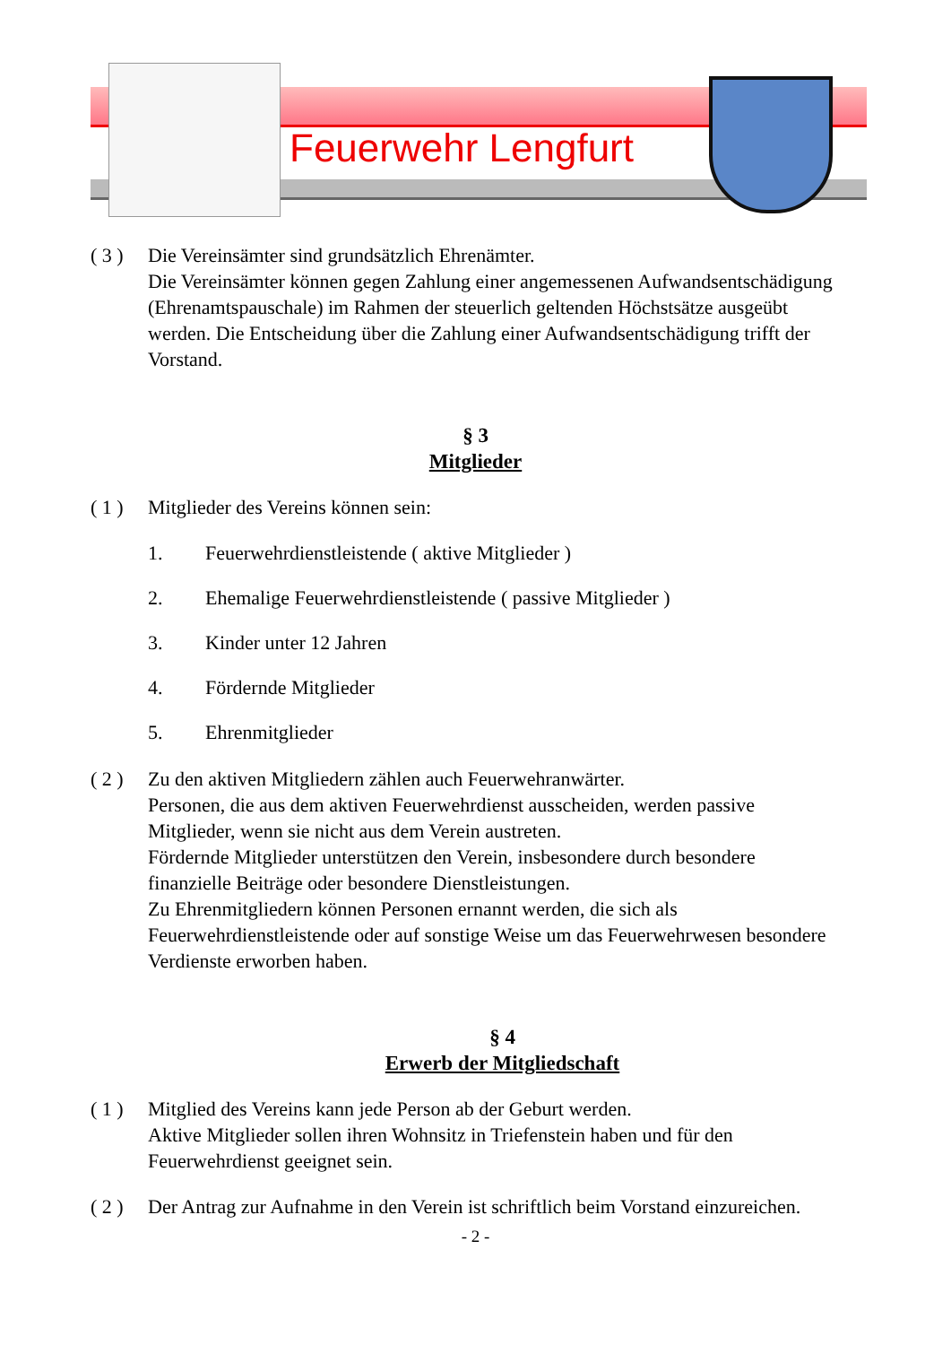Feuerwehr Lengfurt
( 3 )
Die Vereinsämter sind grundsätzlich Ehrenämter.
Die Vereinsämter können gegen Zahlung einer angemessenen Aufwandsentschädigung (Ehrenamtspauschale) im Rahmen der steuerlich geltenden Höchstsätze ausgeübt werden. Die Entscheidung über die Zahlung einer Aufwandsentschädigung trifft der Vorstand.
§ 3
Mitglieder
( 1 )
Mitglieder des Vereins können sein:
1. Feuerwehrdienstleistende ( aktive Mitglieder )
2. Ehemalige Feuerwehrdienstleistende ( passive Mitglieder )
3. Kinder unter 12 Jahren
4. Fördernde Mitglieder
5. Ehrenmitglieder
( 2 )
Zu den aktiven Mitgliedern zählen auch Feuerwehranwärter.
Personen, die aus dem aktiven Feuerwehrdienst ausscheiden, werden passive Mitglieder, wenn sie nicht aus dem Verein austreten.
Fördernde Mitglieder unterstützen den Verein, insbesondere durch besondere finanzielle Beiträge oder besondere Dienstleistungen.
Zu Ehrenmitgliedern können Personen ernannt werden, die sich als Feuerwehrdienstleistende oder auf sonstige Weise um das Feuerwehrwesen besondere Verdienste erworben haben.
§ 4
Erwerb der Mitgliedschaft
( 1 )
Mitglied des Vereins kann jede Person ab der Geburt werden.
Aktive Mitglieder sollen ihren Wohnsitz in Triefenstein haben und für den Feuerwehrdienst geeignet sein.
( 2 )
Der Antrag zur Aufnahme in den Verein ist schriftlich beim Vorstand einzureichen.
- 2 -